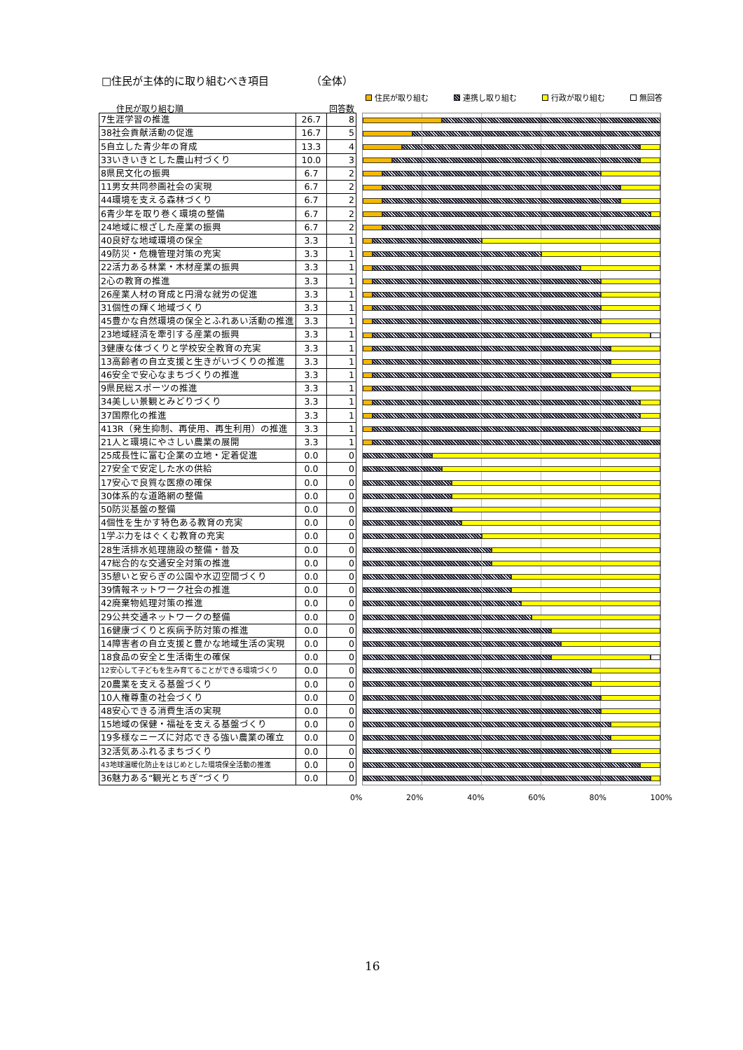□住民が主体的に取り組むべき項目 （全体）
住民が取り組む 連携し取り組む 行政が取り組む 無回答
住民が取り組む順 回答数
| 7生涯学習の推進 | 26.7 | 8 |
| 38社会貢献活動の促進 | 16.7 | 5 |
| 5自立した青少年の育成 | 13.3 | 4 |
| 33いきいきとした農山村づくり | 10.0 | 3 |
| 8県民文化の振興 | 6.7 | 2 |
| 11男女共同参画社会の実現 | 6.7 | 2 |
| 44環境を支える森林づくり | 6.7 | 2 |
| 6青少年を取り巻く環境の整備 | 6.7 | 2 |
| 24地域に根ざした産業の振興 | 6.7 | 2 |
| 40良好な地域環境の保全 | 3.3 | 1 |
| 49防災・危機管理対策の充実 | 3.3 | 1 |
| 22活力ある林業・木材産業の振興 | 3.3 | 1 |
| 2心の教育の推進 | 3.3 | 1 |
| 26産業人材の育成と円滑な就労の促進 | 3.3 | 1 |
| 31個性の輝く地域づくり | 3.3 | 1 |
| 45豊かな自然環境の保全とふれあい活動の推進 | 3.3 | 1 |
| 23地域経済を牽引する産業の振興 | 3.3 | 1 |
| 3健康な体づくりと学校安全教育の充実 | 3.3 | 1 |
| 13高齢者の自立支援と生きがいづくりの推進 | 3.3 | 1 |
| 46安全で安心なまちづくりの推進 | 3.3 | 1 |
| 9県民総スポーツの推進 | 3.3 | 1 |
| 34美しい景観とみどりづくり | 3.3 | 1 |
| 37国際化の推進 | 3.3 | 1 |
| 413R（発生抑制、再使用、再生利用）の推進 | 3.3 | 1 |
| 21人と環境にやさしい農業の展開 | 3.3 | 1 |
| 25成長性に富む企業の立地・定着促進 | 0.0 | 0 |
| 27安全で安定した水の供給 | 0.0 | 0 |
| 17安心で良質な医療の確保 | 0.0 | 0 |
| 30体系的な道路網の整備 | 0.0 | 0 |
| 50防災基盤の整備 | 0.0 | 0 |
| 4個性を生かす特色ある教育の充実 | 0.0 | 0 |
| 1学ぶ力をはぐくむ教育の充実 | 0.0 | 0 |
| 28生活排水処理施設の整備・普及 | 0.0 | 0 |
| 47総合的な交通安全対策の推進 | 0.0 | 0 |
| 35憩いと安らぎの公園や水辺空間づくり | 0.0 | 0 |
| 39情報ネットワーク社会の推進 | 0.0 | 0 |
| 42廃棄物処理対策の推進 | 0.0 | 0 |
| 29公共交通ネットワークの整備 | 0.0 | 0 |
| 16健康づくりと疾病予防対策の推進 | 0.0 | 0 |
| 14障害者の自立支援と豊かな地域生活の実現 | 0.0 | 0 |
| 18食品の安全と生活衛生の確保 | 0.0 | 0 |
| 12安心して子どもを生み育てることができる環境づくり | 0.0 | 0 |
| 20農業を支える基盤づくり | 0.0 | 0 |
| 10人権尊重の社会づくり | 0.0 | 0 |
| 48安心できる消費生活の実現 | 0.0 | 0 |
| 15地域の保健・福祉を支える基盤づくり | 0.0 | 0 |
| 19多様なニーズに対応できる強い農業の確立 | 0.0 | 0 |
| 32活気あふれるまちづくり | 0.0 | 0 |
| 43地球温暖化防止をはじめとした環境保全活動の推進 | 0.0 | 0 |
| 36魅力ある“観光とちぎ”づくり | 0.0 | 0 |
0% 20% 40% 60% 80% 100%
16